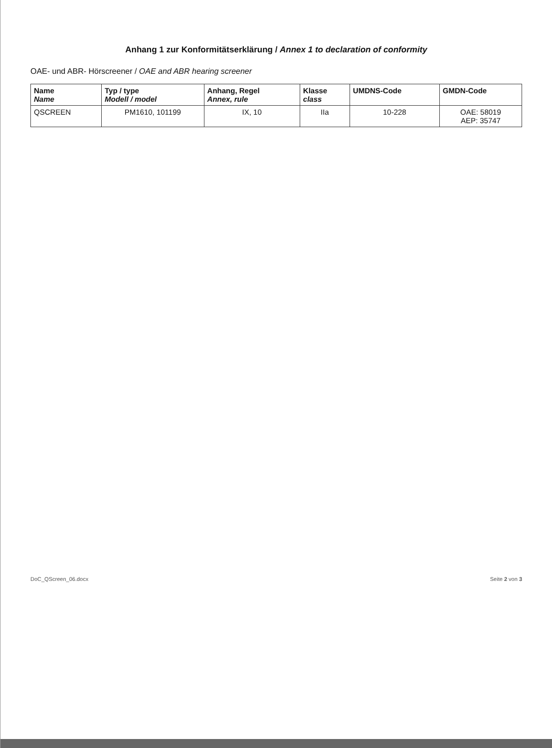Anhang 1 zur Konformitätserklärung / Annex 1 to declaration of conformity
OAE- und ABR- Hörscreener / OAE and ABR hearing screener
| Name Name | Typ / type Modell / model | Anhang, Regel Annex, rule | Klasse class | UMDNS-Code | GMDN-Code |
| --- | --- | --- | --- | --- | --- |
| QSCREEN | PM1610, 101199 | IX, 10 | IIa | 10-228 | OAE: 58019 AEP: 35747 |
DoC_QScreen_06.docx Seite 2 von 3